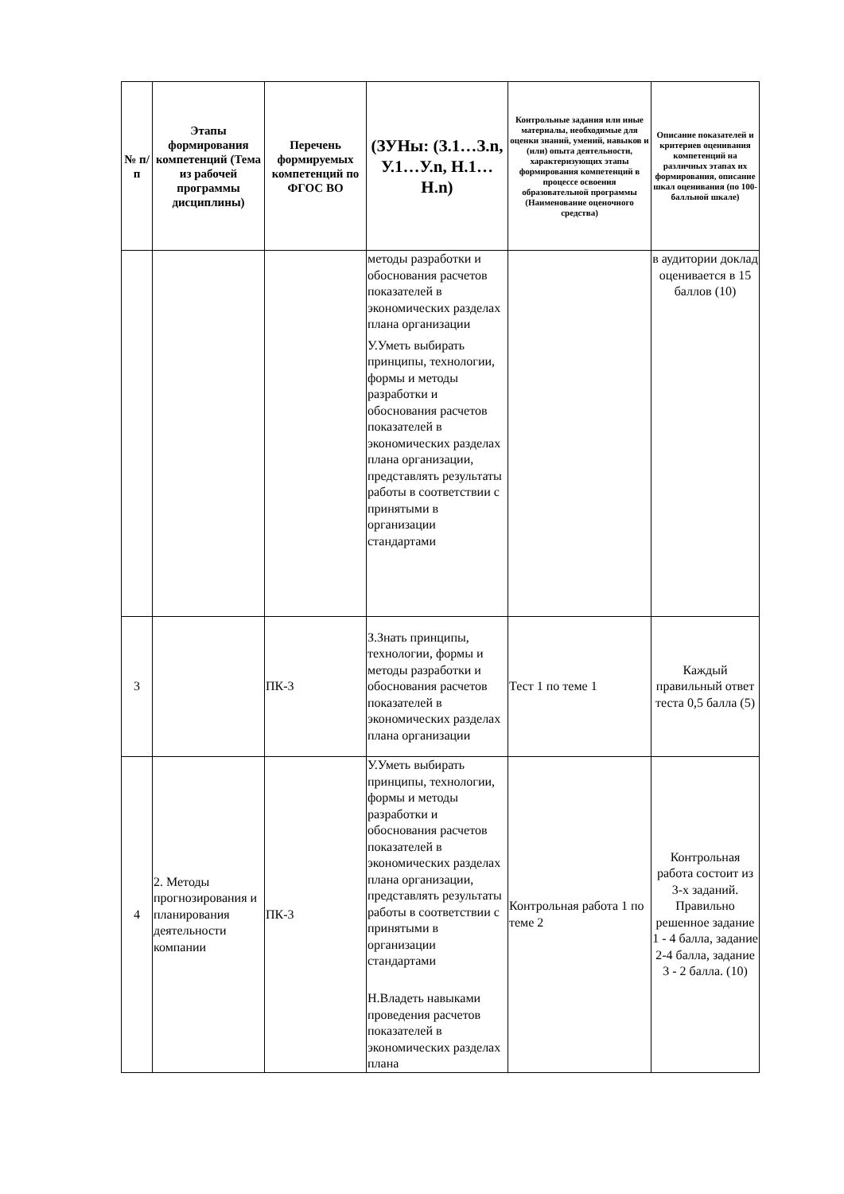| № п/п | Этапы формирования компетенций (Тема из рабочей программы дисциплины) | Перечень формируемых компетенций по ФГОС ВО | (ЗУНы: (З.1…З.n, У.1…У.n, Н.1…Н.n) | Контрольные задания или иные материалы, необходимые для оценки знаний, умений, навыков и (или) опыта деятельности, характеризующих этапы формирования компетенций в процессе освоения образовательной программы (Наименование оценочного средства) | Описание показателей и критериев оценивания компетенций на различных этапах их формирования, описание шкал оценивания (по 100-балльной шкале) |
| --- | --- | --- | --- | --- | --- |
| | | | методы разработки и обоснования расчетов показателей в экономических разделах плана организации У.Уметь выбирать принципы, технологии, формы и методы разработки и обоснования расчетов показателей в экономических разделах плана организации, представлять результаты работы в соответствии с принятыми в организации стандартами | | в аудитории доклад оценивается в 15 баллов (10) |
| 3 | | ПК-3 | З.Знать принципы, технологии, формы и методы разработки и обоснования расчетов показателей в экономических разделах плана организации | Тест 1 по теме 1 | Каждый правильный ответ теста 0,5 балла (5) |
| 4 | 2. Методы прогнозирования и планирования деятельности компании | ПК-3 | У.Уметь выбирать принципы, технологии, формы и методы разработки и обоснования расчетов показателей в экономических разделах плана организации, представлять результаты работы в соответствии с принятыми в организации стандартами Н.Владеть навыками проведения расчетов показателей в экономических разделах плана | Контрольная работа 1 по теме 2 | Контрольная работа состоит из 3-х заданий. Правильно решенное задание 1 - 4 балла, задание 2-4 балла, задание 3 - 2 балла. (10) |